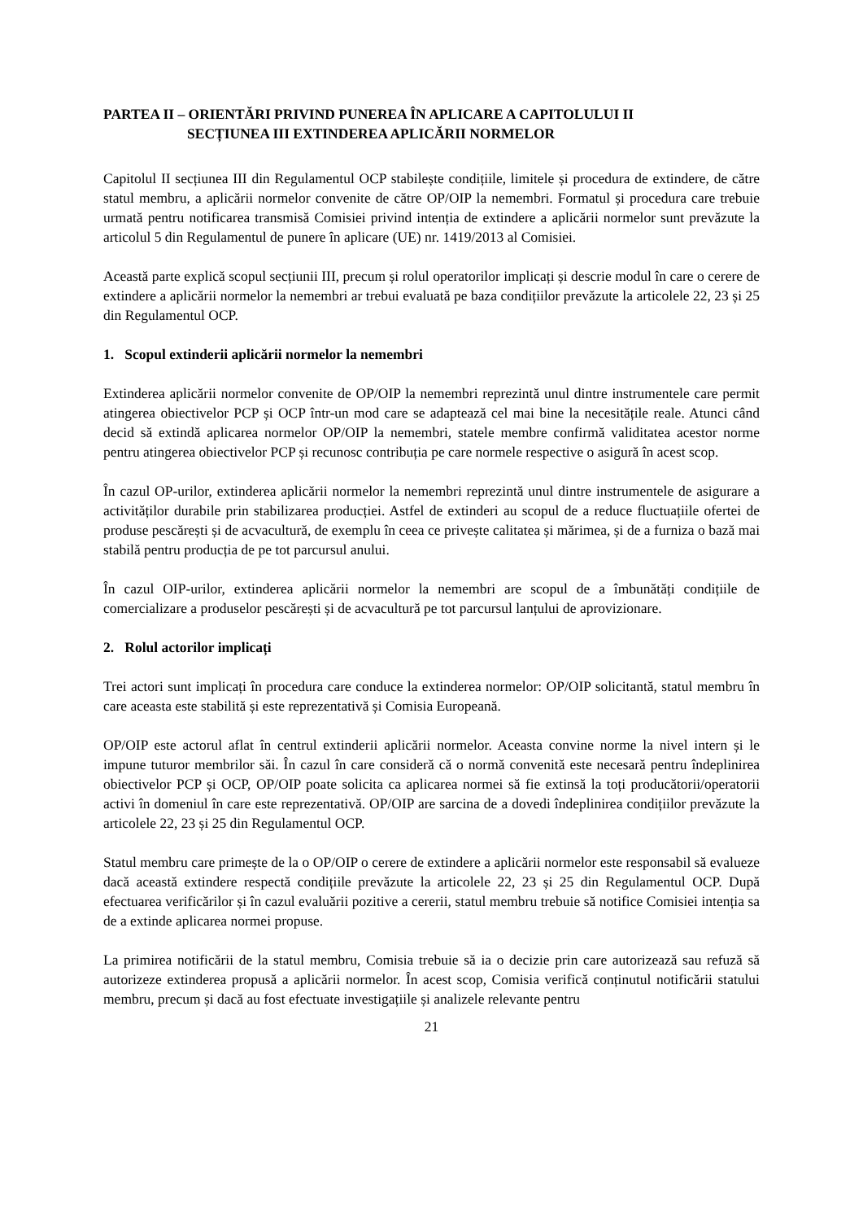PARTEA II – ORIENTĂRI PRIVIND PUNEREA ÎN APLICARE A CAPITOLULUI II
SECȚIUNEA III EXTINDEREA APLICĂRII NORMELOR
Capitolul II secțiunea III din Regulamentul OCP stabilește condițiile, limitele și procedura de extindere, de către statul membru, a aplicării normelor convenite de către OP/OIP la nemembri. Formatul și procedura care trebuie urmată pentru notificarea transmisă Comisiei privind intenția de extindere a aplicării normelor sunt prevăzute la articolul 5 din Regulamentul de punere în aplicare (UE) nr. 1419/2013 al Comisiei.
Această parte explică scopul secțiunii III, precum și rolul operatorilor implicați și descrie modul în care o cerere de extindere a aplicării normelor la nemembri ar trebui evaluată pe baza condițiilor prevăzute la articolele 22, 23 și 25 din Regulamentul OCP.
1. Scopul extinderii aplicării normelor la nemembri
Extinderea aplicării normelor convenite de OP/OIP la nemembri reprezintă unul dintre instrumentele care permit atingerea obiectivelor PCP și OCP într-un mod care se adaptează cel mai bine la necesitățile reale. Atunci când decid să extindă aplicarea normelor OP/OIP la nemembri, statele membre confirmă validitatea acestor norme pentru atingerea obiectivelor PCP și recunosc contribuția pe care normele respective o asigură în acest scop.
În cazul OP-urilor, extinderea aplicării normelor la nemembri reprezintă unul dintre instrumentele de asigurare a activităților durabile prin stabilizarea producției. Astfel de extinderi au scopul de a reduce fluctuațiile ofertei de produse pescărești și de acvacultură, de exemplu în ceea ce privește calitatea și mărimea, și de a furniza o bază mai stabilă pentru producția de pe tot parcursul anului.
În cazul OIP-urilor, extinderea aplicării normelor la nemembri are scopul de a îmbunătăți condițiile de comercializare a produselor pescărești și de acvacultură pe tot parcursul lanțului de aprovizionare.
2. Rolul actorilor implicați
Trei actori sunt implicați în procedura care conduce la extinderea normelor: OP/OIP solicitantă, statul membru în care aceasta este stabilită și este reprezentativă și Comisia Europeană.
OP/OIP este actorul aflat în centrul extinderii aplicării normelor. Aceasta convine norme la nivel intern și le impune tuturor membrilor săi. În cazul în care consideră că o normă convenită este necesară pentru îndeplinirea obiectivelor PCP și OCP, OP/OIP poate solicita ca aplicarea normei să fie extinsă la toți producătorii/operatorii activi în domeniul în care este reprezentativă. OP/OIP are sarcina de a dovedi îndeplinirea condițiilor prevăzute la articolele 22, 23 și 25 din Regulamentul OCP.
Statul membru care primește de la o OP/OIP o cerere de extindere a aplicării normelor este responsabil să evalueze dacă această extindere respectă condițiile prevăzute la articolele 22, 23 și 25 din Regulamentul OCP. După efectuarea verificărilor și în cazul evaluării pozitive a cererii, statul membru trebuie să notifice Comisiei intenția sa de a extinde aplicarea normei propuse.
La primirea notificării de la statul membru, Comisia trebuie să ia o decizie prin care autorizează sau refuză să autorizeze extinderea propusă a aplicării normelor. În acest scop, Comisia verifică conținutul notificării statului membru, precum și dacă au fost efectuate investigațiile și analizele relevante pentru
21